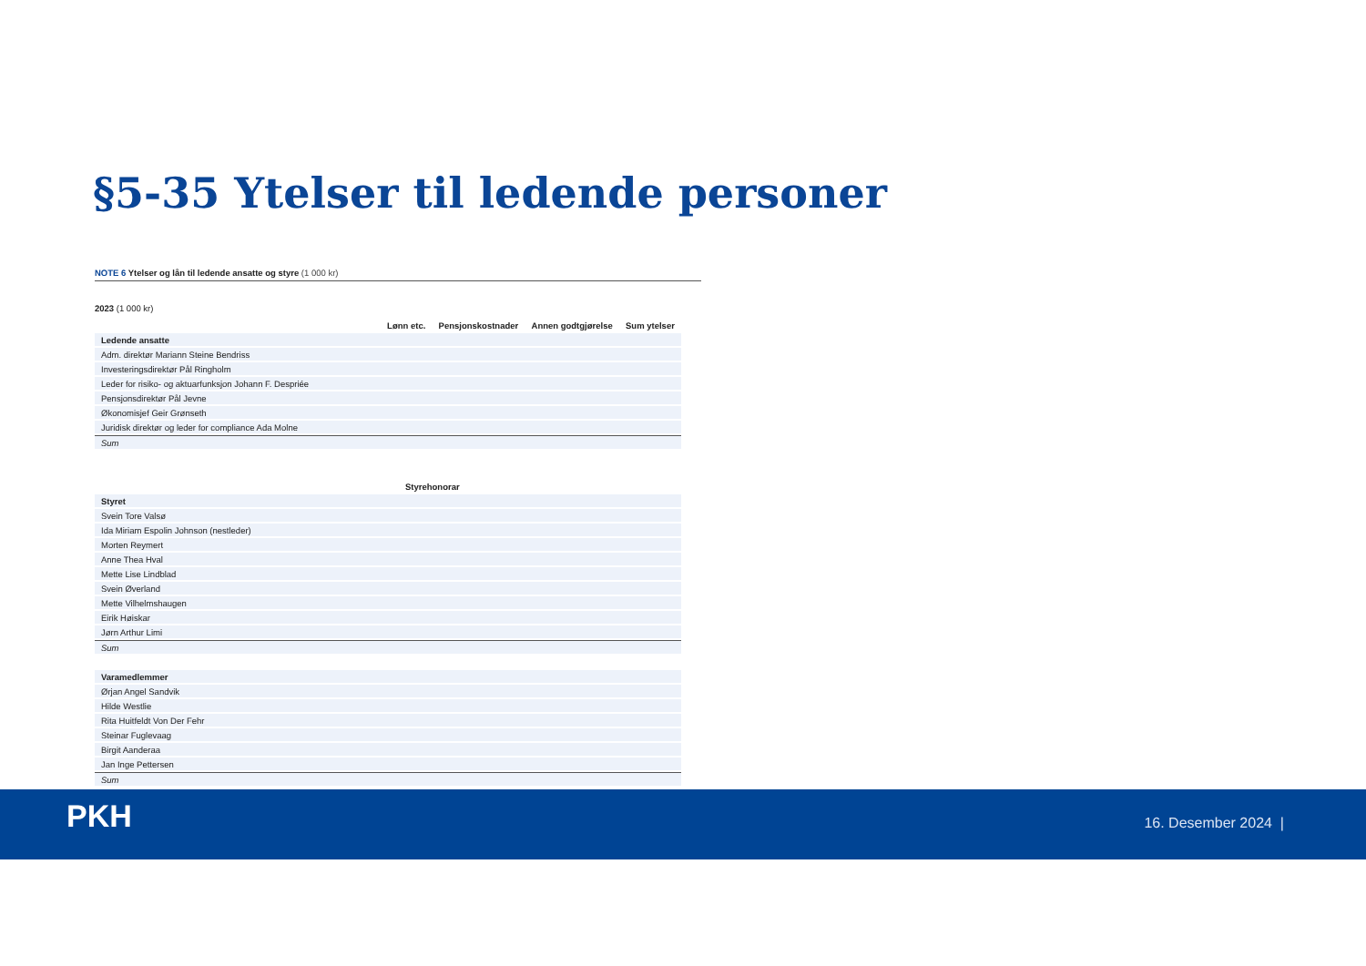§5-35 Ytelser til ledende personer
NOTE 6 Ytelser og lån til ledende ansatte og styre (1 000 kr)
2023 (1 000 kr)
| | Lønn etc. | Pensjonskostnader | Annen godtgjørelse | Sum ytelser |
| --- | --- | --- | --- | --- |
| Ledende ansatte | | | | |
| Adm. direktør Mariann Steine Bendriss | | | | |
| Investeringsdirektør Pål Ringholm | | | | |
| Leder for risiko- og aktuarfunksjon Johann F. Despriée | | | | |
| Pensjonsdirektør Pål Jevne | | | | |
| Økonomisjef Geir Grønseth | | | | |
| Juridisk direktør og leder for compliance Ada Molne | | | | |
| Sum | | | | |
| | Styrehonorar | |
| --- | --- | --- |
| Styret | | |
| Svein Tore Valsø | | |
| Ida Miriam Espolin Johnson (nestleder) | | |
| Morten Reymert | | |
| Anne Thea Hval | | |
| Mette Lise Lindblad | | |
| Svein Øverland | | |
| Mette Vilhelmshaugen | | |
| Eirik Høiskar | | |
| Jørn Arthur Limi | | |
| Sum | | |
| Varamedlemmer | | |
| Ørjan Angel Sandvik | | |
| Hilde Westlie | | |
| Rita Huitfeldt Von Der Fehr | | |
| Steinar Fuglevaag | | |
| Birgit Aanderaa | | |
| Jan Inge Pettersen | | |
| Sum | | |
PKH 16. Desember 2024 |